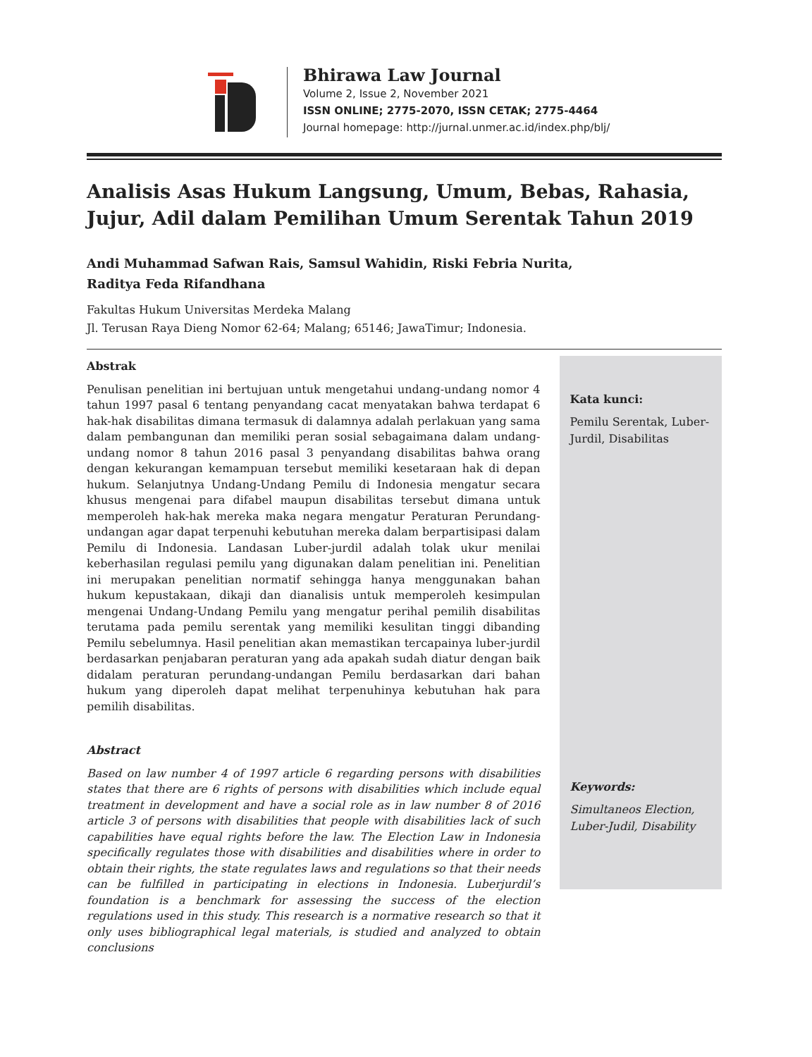Bhirawa Law Journal
Volume 2, Issue 2, November 2021
ISSN ONLINE; 2775-2070, ISSN CETAK; 2775-4464
Journal homepage: http://jurnal.unmer.ac.id/index.php/blj/
Analisis Asas Hukum Langsung, Umum, Bebas, Rahasia, Jujur, Adil dalam Pemilihan Umum Serentak Tahun 2019
Andi Muhammad Safwan Rais, Samsul Wahidin, Riski Febria Nurita,
Raditya Feda Rifandhana
Fakultas Hukum Universitas Merdeka Malang
Jl. Terusan Raya Dieng Nomor 62-64; Malang; 65146; JawaTimur; Indonesia.
Abstrak
Penulisan penelitian ini bertujuan untuk mengetahui undang-undang nomor 4 tahun 1997 pasal 6 tentang penyandang cacat menyatakan bahwa terdapat 6 hak-hak disabilitas dimana termasuk di dalamnya adalah perlakuan yang sama dalam pembangunan dan memiliki peran sosial sebagaimana dalam undang-undang nomor 8 tahun 2016 pasal 3 penyandang disabilitas bahwa orang dengan kekurangan kemampuan tersebut memiliki kesetaraan hak di depan hukum. Selanjutnya Undang-Undang Pemilu di Indonesia mengatur secara khusus mengenai para difabel maupun disabilitas tersebut dimana untuk memperoleh hak-hak mereka maka negara mengatur Peraturan Perundang-undangan agar dapat terpenuhi kebutuhan mereka dalam berpartisipasi dalam Pemilu di Indonesia. Landasan Luber-jurdil adalah tolak ukur menilai keberhasilan regulasi pemilu yang digunakan dalam penelitian ini. Penelitian ini merupakan penelitian normatif sehingga hanya menggunakan bahan hukum kepustakaan, dikaji dan dianalisis untuk memperoleh kesimpulan mengenai Undang-Undang Pemilu yang mengatur perihal pemilih disabilitas terutama pada pemilu serentak yang memiliki kesulitan tinggi dibanding Pemilu sebelumnya. Hasil penelitian akan memastikan tercapainya luber-jurdil berdasarkan penjabaran peraturan yang ada apakah sudah diatur dengan baik didalam peraturan perundang-undangan Pemilu berdasarkan dari bahan hukum yang diperoleh dapat melihat terpenuhinya kebutuhan hak para pemilih disabilitas.
Abstract
Based on law number 4 of 1997 article 6 regarding persons with disabilities states that there are 6 rights of persons with disabilities which include equal treatment in development and have a social role as in law number 8 of 2016 article 3 of persons with disabilities that people with disabilities lack of such capabilities have equal rights before the law. The Election Law in Indonesia specifically regulates those with disabilities and disabilities where in order to obtain their rights, the state regulates laws and regulations so that their needs can be fulfilled in participating in elections in Indonesia. Luberjurdil’s foundation is a benchmark for assessing the success of the election regulations used in this study. This research is a normative research so that it only uses bibliographical legal materials, is studied and analyzed to obtain conclusions
Kata kunci:
Pemilu Serentak, Luber-Jurdil, Disabilitas
Keywords:
Simultaneos Election, Luber-Judil, Disability